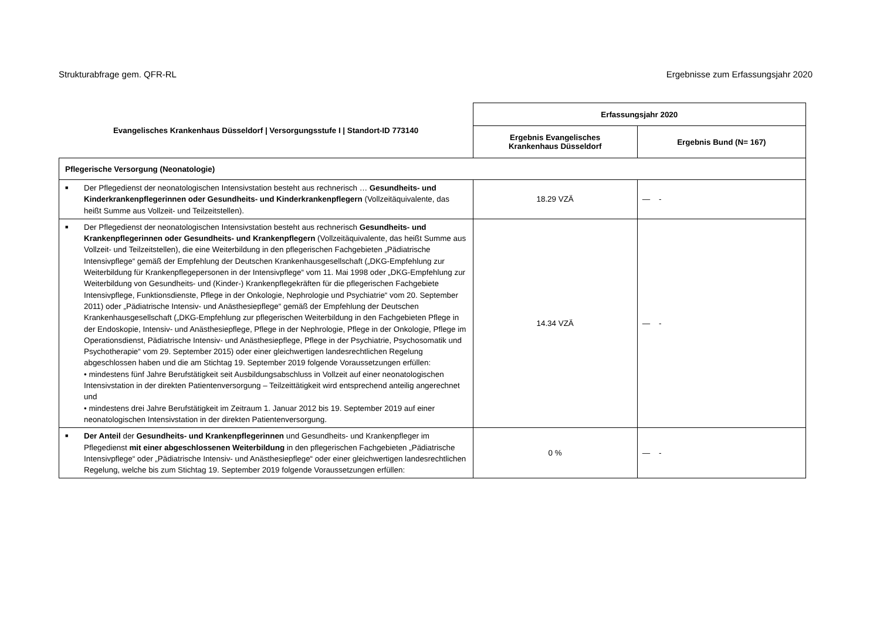Strukturabfrage gem. QFR-RL Ergebnisse zum Erfassungsjahr 2020
| Evangelisches Krankenhaus Düsseldorf / Versorgungsstufe I / Standort-ID 773140 | Erfassungsjahr 2020 | |
| --- | --- | --- |
| | Ergebnis Evangelisches Krankenhaus Düsseldorf | Ergebnis Bund (N= 167) |
| Pflegerische Versorgung (Neonatologie) | | |
| ■ Der Pflegedienst der neonatologischen Intensivstation besteht aus rechnerisch … Gesundheits- und Kinderkrankenpflegerinnen oder Gesundheits- und Kinderkrankenpflegern (Vollzeitäquivalente, das heißt Summe aus Vollzeit- und Teilzeitstellen). | 18.29 VZÄ | — - |
| ■ Der Pflegedienst der neonatologischen Intensivstation besteht aus rechnerisch Gesundheits- und Krankenpflegerinnen oder Gesundheits- und Krankenpflegern (Vollzeitäquivalente, das heißt Summe aus Vollzeit- und Teilzeitstellen), die eine Weiterbildung in den pflegerischen Fachgebieten „Pädiatrische Intensivpflege“ gemäß der Empfehlung der Deutschen Krankenhausgesellschaft („DKG-Empfehlung zur Weiterbildung für Krankenpflegepersonen in der Intensivpflege“ vom 11. Mai 1998 oder „DKG-Empfehlung zur Weiterbildung von Gesundheits- und (Kinder-) Krankenpflegekräften für die pflegerischen Fachgebiete Intensivpflege, Funktionsdienste, Pflege in der Onkologie, Nephrologie und Psychiatrie“ vom 20. September 2011) oder „Pädiatrische Intensiv- und Anästhesiepflege“ gemäß der Empfehlung der Deutschen Krankenhausgesellschaft („DKG-Empfehlung zur pflegerischen Weiterbildung in den Fachgebieten Pflege in der Endoskopie, Intensiv- und Anästhesiepflege, Pflege in der Nephrologie, Pflege in der Onkologie, Pflege im Operationsdienst, Pädiatrische Intensiv- und Anästhesiepflege, Pflege in der Psychiatrie, Psychosomatik und Psychotherapie“ vom 29. September 2015) oder einer gleichwertigen landesrechtlichen Regelung abgeschlossen haben und die am Stichtag 19. September 2019 folgende Voraussetzungen erfüllen: • mindestens fünf Jahre Berufstätigkeit seit Ausbildungsabschluss in Vollzeit auf einer neonatologischen Intensivstation in der direkten Patientenversorgung – Teilzeittätigkeit wird entsprechend anteilig angerechnet und • mindestens drei Jahre Berufstätigkeit im Zeitraum 1. Januar 2012 bis 19. September 2019 auf einer neonatologischen Intensivstation in der direkten Patientenversorgung. | 14.34 VZÄ | — - |
| ■ Der Anteil der Gesundheits- und Krankenpflegerinnen und Gesundheits- und Krankenpfleger im Pflegedienst mit einer abgeschlossenen Weiterbildung in den pflegerischen Fachgebieten „Pädiatrische Intensivpflege“ oder „Pädiatrische Intensiv- und Anästhesiepflege“ oder einer gleichwertigen landesrechtlichen Regelung, welche bis zum Stichtag 19. September 2019 folgende Voraussetzungen erfüllen: | 0 % | — - |